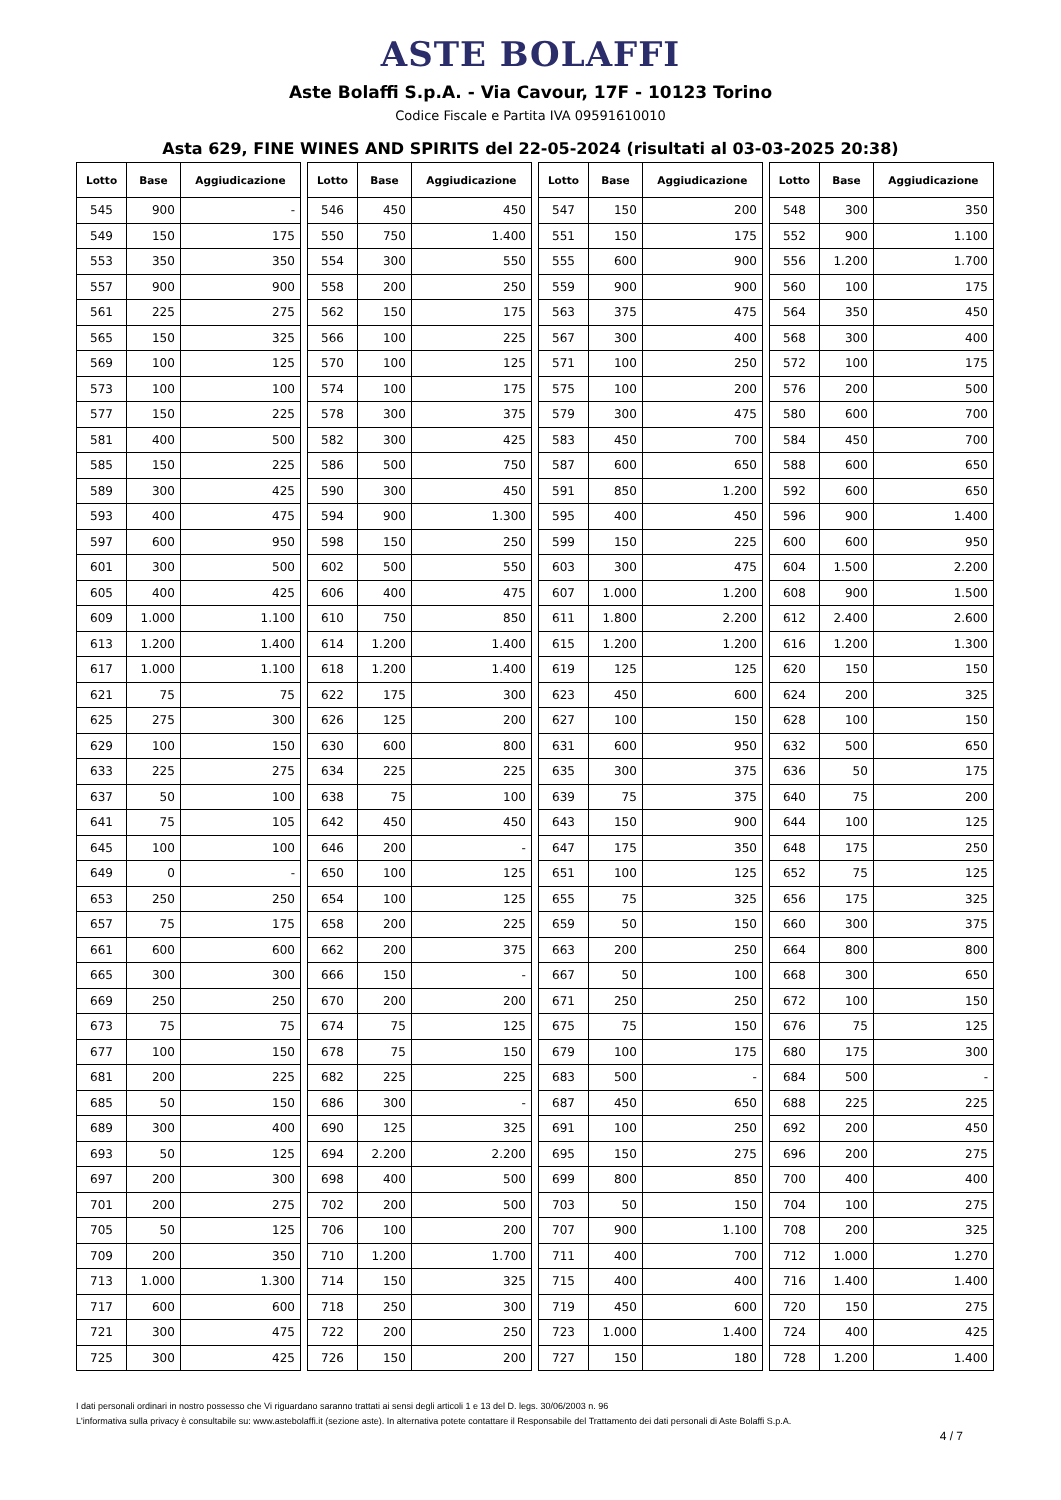ASTE BOLAFFI
Aste Bolaffi S.p.A. - Via Cavour, 17F - 10123 Torino
Codice Fiscale e Partita IVA 09591610010
Asta 629, FINE WINES AND SPIRITS del 22-05-2024 (risultati al 03-03-2025 20:38)
| Lotto | Base | Aggiudicazione | | Lotto | Base | Aggiudicazione | | Lotto | Base | Aggiudicazione | | Lotto | Base | Aggiudicazione |
| 545 | 900 | - | | 546 | 450 | 450 | | 547 | 150 | 200 | | 548 | 300 | 350 |
| 549 | 150 | 175 | | 550 | 750 | 1.400 | | 551 | 150 | 175 | | 552 | 900 | 1.100 |
| 553 | 350 | 350 | | 554 | 300 | 550 | | 555 | 600 | 900 | | 556 | 1.200 | 1.700 |
| 557 | 900 | 900 | | 558 | 200 | 250 | | 559 | 900 | 900 | | 560 | 100 | 175 |
| 561 | 225 | 275 | | 562 | 150 | 175 | | 563 | 375 | 475 | | 564 | 350 | 450 |
| 565 | 150 | 325 | | 566 | 100 | 225 | | 567 | 300 | 400 | | 568 | 300 | 400 |
| 569 | 100 | 125 | | 570 | 100 | 125 | | 571 | 100 | 250 | | 572 | 100 | 175 |
| 573 | 100 | 100 | | 574 | 100 | 175 | | 575 | 100 | 200 | | 576 | 200 | 500 |
| 577 | 150 | 225 | | 578 | 300 | 375 | | 579 | 300 | 475 | | 580 | 600 | 700 |
| 581 | 400 | 500 | | 582 | 300 | 425 | | 583 | 450 | 700 | | 584 | 450 | 700 |
| 585 | 150 | 225 | | 586 | 500 | 750 | | 587 | 600 | 650 | | 588 | 600 | 650 |
| 589 | 300 | 425 | | 590 | 300 | 450 | | 591 | 850 | 1.200 | | 592 | 600 | 650 |
| 593 | 400 | 475 | | 594 | 900 | 1.300 | | 595 | 400 | 450 | | 596 | 900 | 1.400 |
| 597 | 600 | 950 | | 598 | 150 | 250 | | 599 | 150 | 225 | | 600 | 600 | 950 |
| 601 | 300 | 500 | | 602 | 500 | 550 | | 603 | 300 | 475 | | 604 | 1.500 | 2.200 |
| 605 | 400 | 425 | | 606 | 400 | 475 | | 607 | 1.000 | 1.200 | | 608 | 900 | 1.500 |
| 609 | 1.000 | 1.100 | | 610 | 750 | 850 | | 611 | 1.800 | 2.200 | | 612 | 2.400 | 2.600 |
| 613 | 1.200 | 1.400 | | 614 | 1.200 | 1.400 | | 615 | 1.200 | 1.200 | | 616 | 1.200 | 1.300 |
| 617 | 1.000 | 1.100 | | 618 | 1.200 | 1.400 | | 619 | 125 | 125 | | 620 | 150 | 150 |
| 621 | 75 | 75 | | 622 | 175 | 300 | | 623 | 450 | 600 | | 624 | 200 | 325 |
| 625 | 275 | 300 | | 626 | 125 | 200 | | 627 | 100 | 150 | | 628 | 100 | 150 |
| 629 | 100 | 150 | | 630 | 600 | 800 | | 631 | 600 | 950 | | 632 | 500 | 650 |
| 633 | 225 | 275 | | 634 | 225 | 225 | | 635 | 300 | 375 | | 636 | 50 | 175 |
| 637 | 50 | 100 | | 638 | 75 | 100 | | 639 | 75 | 375 | | 640 | 75 | 200 |
| 641 | 75 | 105 | | 642 | 450 | 450 | | 643 | 150 | 900 | | 644 | 100 | 125 |
| 645 | 100 | 100 | | 646 | 200 | - | | 647 | 175 | 350 | | 648 | 175 | 250 |
| 649 | 0 | - | | 650 | 100 | 125 | | 651 | 100 | 125 | | 652 | 75 | 125 |
| 653 | 250 | 250 | | 654 | 100 | 125 | | 655 | 75 | 325 | | 656 | 175 | 325 |
| 657 | 75 | 175 | | 658 | 200 | 225 | | 659 | 50 | 150 | | 660 | 300 | 375 |
| 661 | 600 | 600 | | 662 | 200 | 375 | | 663 | 200 | 250 | | 664 | 800 | 800 |
| 665 | 300 | 300 | | 666 | 150 | - | | 667 | 50 | 100 | | 668 | 300 | 650 |
| 669 | 250 | 250 | | 670 | 200 | 200 | | 671 | 250 | 250 | | 672 | 100 | 150 |
| 673 | 75 | 75 | | 674 | 75 | 125 | | 675 | 75 | 150 | | 676 | 75 | 125 |
| 677 | 100 | 150 | | 678 | 75 | 150 | | 679 | 100 | 175 | | 680 | 175 | 300 |
| 681 | 200 | 225 | | 682 | 225 | 225 | | 683 | 500 | - | | 684 | 500 | - |
| 685 | 50 | 150 | | 686 | 300 | - | | 687 | 450 | 650 | | 688 | 225 | 225 |
| 689 | 300 | 400 | | 690 | 125 | 325 | | 691 | 100 | 250 | | 692 | 200 | 450 |
| 693 | 50 | 125 | | 694 | 2.200 | 2.200 | | 695 | 150 | 275 | | 696 | 200 | 275 |
| 697 | 200 | 300 | | 698 | 400 | 500 | | 699 | 800 | 850 | | 700 | 400 | 400 |
| 701 | 200 | 275 | | 702 | 200 | 500 | | 703 | 50 | 150 | | 704 | 100 | 275 |
| 705 | 50 | 125 | | 706 | 100 | 200 | | 707 | 900 | 1.100 | | 708 | 200 | 325 |
| 709 | 200 | 350 | | 710 | 1.200 | 1.700 | | 711 | 400 | 700 | | 712 | 1.000 | 1.270 |
| 713 | 1.000 | 1.300 | | 714 | 150 | 325 | | 715 | 400 | 400 | | 716 | 1.400 | 1.400 |
| 717 | 600 | 600 | | 718 | 250 | 300 | | 719 | 450 | 600 | | 720 | 150 | 275 |
| 721 | 300 | 475 | | 722 | 200 | 250 | | 723 | 1.000 | 1.400 | | 724 | 400 | 425 |
| 725 | 300 | 425 | | 726 | 150 | 200 | | 727 | 150 | 180 | | 728 | 1.200 | 1.400 |
I dati personali ordinari in nostro possesso che Vi riguardano saranno trattati ai sensi degli articoli 1 e 13 del D. legs. 30/06/2003 n. 96
L'informativa sulla privacy è consultabile su: www.astebolaffi.it (sezione aste). In alternativa potete contattare il Responsabile del Trattamento dei dati personali di Aste Bolaffi S.p.A.
4 / 7